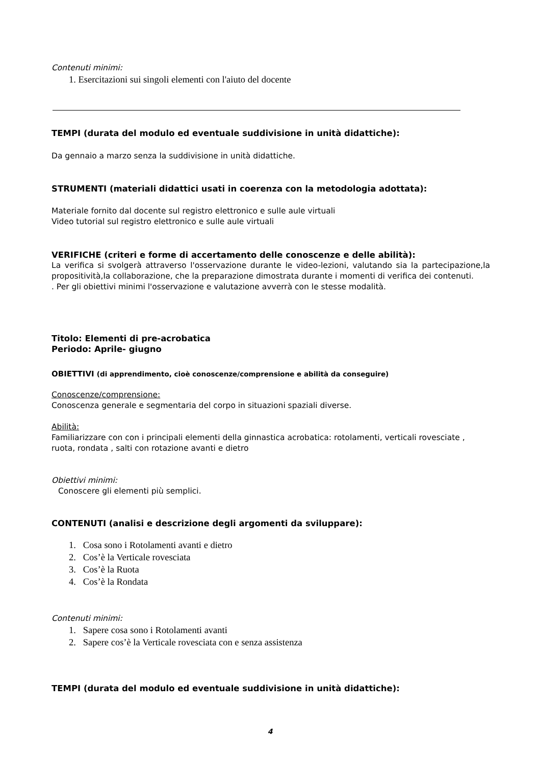Contenuti minimi:
1. Esercitazioni sui singoli elementi con l'aiuto del docente
TEMPI (durata del modulo ed eventuale suddivisione in unità didattiche):
Da gennaio a marzo senza la suddivisione in unità didattiche.
STRUMENTI (materiali didattici usati in coerenza con la metodologia adottata):
Materiale fornito dal docente sul registro elettronico e sulle aule virtuali
Video tutorial sul registro elettronico e sulle aule virtuali
VERIFICHE (criteri e forme di accertamento delle conoscenze e delle abilità):
La verifica si svolgerà attraverso l'osservazione durante le video-lezioni, valutando sia la partecipazione,la propositività,la collaborazione, che la preparazione dimostrata durante i momenti di verifica dei contenuti.
. Per gli obiettivi minimi l'osservazione e valutazione avverrà con le stesse modalità.
Titolo: Elementi di pre-acrobatica
Periodo: Aprile- giugno
OBIETTIVI (di apprendimento, cioè conoscenze/comprensione e abilità da conseguire)
Conoscenze/comprensione:
Conoscenza generale e segmentaria del corpo in situazioni spaziali diverse.
Abilità:
Familiarizzare con con i principali elementi della ginnastica acrobatica: rotolamenti, verticali rovesciate , ruota, rondata , salti con rotazione avanti e dietro
Obiettivi minimi:
Conoscere gli elementi più semplici.
CONTENUTI (analisi e descrizione degli argomenti da sviluppare):
1. Cosa sono i Rotolamenti avanti e dietro
2. Cos’è la Verticale rovesciata
3. Cos’è la Ruota
4. Cos’è la Rondata
Contenuti minimi:
1. Sapere cosa sono i Rotolamenti avanti
2. Sapere cos’è la Verticale rovesciata con e senza assistenza
TEMPI (durata del modulo ed eventuale suddivisione in unità didattiche):
4